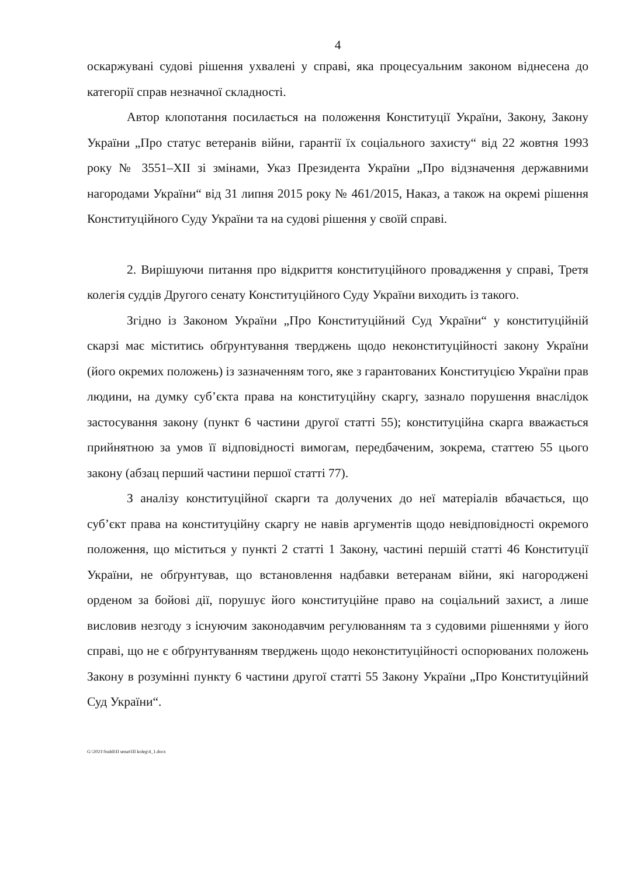4
оскаржувані судові рішення ухвалені у справі, яка процесуальним законом віднесена до категорії справ незначної складності.
Автор клопотання посилається на положення Конституції України, Закону, Закону України „Про статус ветеранів війни, гарантії їх соціального захисту“ від 22 жовтня 1993 року № 3551–XII зі змінами, Указ Президента України „Про відзначення державними нагородами України“ від 31 липня 2015 року № 461/2015, Наказ, а також на окремі рішення Конституційного Суду України та на судові рішення у своїй справі.
2. Вирішуючи питання про відкриття конституційного провадження у справі, Третя колегія суддів Другого сенату Конституційного Суду України виходить із такого.
Згідно із Законом України „Про Конституційний Суд України“ у конституційній скарзі має міститись обґрунтування тверджень щодо неконституційності закону України (його окремих положень) із зазначенням того, яке з гарантованих Конституцією України прав людини, на думку суб’єкта права на конституційну скаргу, зазнало порушення внаслідок застосування закону (пункт 6 частини другої статті 55); конституційна скарга вважається прийнятною за умов її відповідності вимогам, передбаченим, зокрема, статтею 55 цього закону (абзац перший частини першої статті 77).
З аналізу конституційної скарги та долучених до неї матеріалів вбачається, що суб’єкт права на конституційну скаргу не навів аргументів щодо невідповідності окремого положення, що міститься у пункті 2 статті 1 Закону, частині першій статті 46 Конституції України, не обґрунтував, що встановлення надбавки ветеранам війни, які нагороджені орденом за бойові дії, порушує його конституційне право на соціальний захист, а лише висловив незгоду з існуючим законодавчим регулюванням та з судовими рішеннями у його справі, що не є обґрунтуванням тверджень щодо неконституційності оспорюваних положень Закону в розумінні пункту 6 частини другої статті 55 Закону України „Про Конституційний Суд України“.
G:\2021\Suddi\II senat\III koleg\4_1.docx